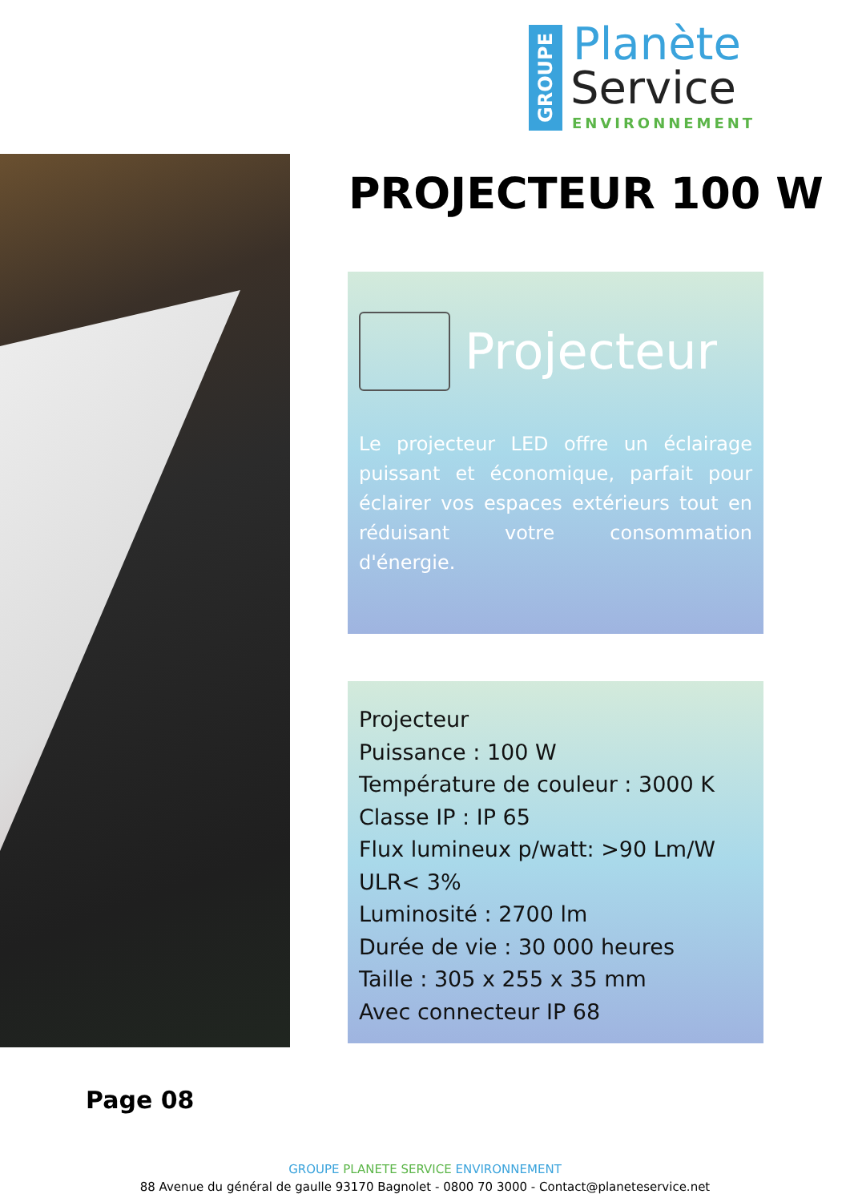GROUPE
Planète
Service
ENVIRONNEMENT
PROJECTEUR 100 W
Projecteur
Le projecteur LED offre un éclairage puissant et économique, parfait pour éclairer vos espaces extérieurs tout en réduisant votre consommation d'énergie.
Projecteur
Puissance : 100 W
Température de couleur : 3000 K
Classe IP : IP 65
Flux lumineux p/watt: >90 Lm/W
ULR< 3%
Luminosité : 2700 lm
Durée de vie : 30 000 heures
Taille : 305 x 255 x 35 mm
Avec connecteur IP 68
Page 08
GROUPE PLANETE SERVICE ENVIRONNEMENT
88 Avenue du général de gaulle 93170 Bagnolet - 0800 70 3000 - Contact@planeteservice.net